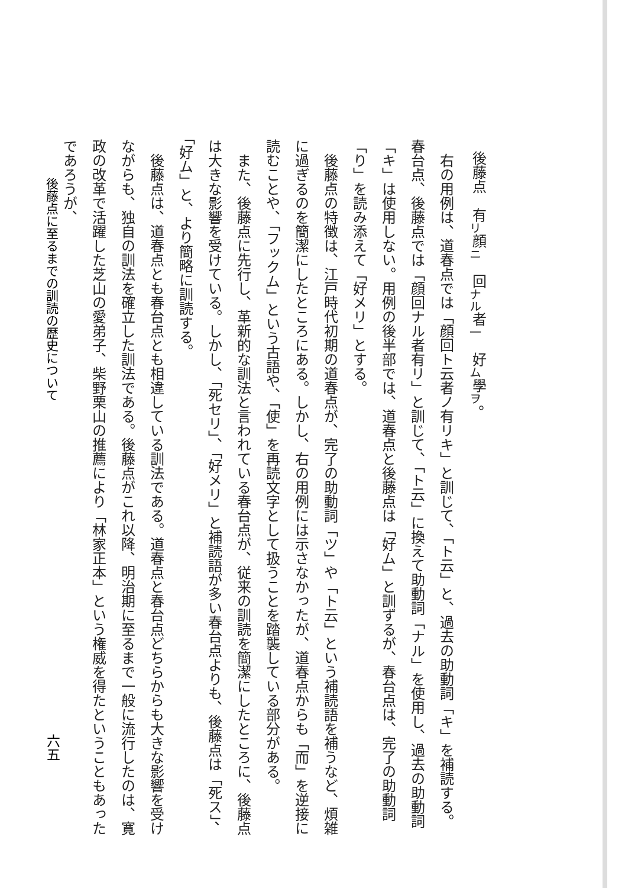後藤点　有<sub>リ</sub>顔<sub>ニ</sub>　回<sub>ナル</sub>者<sub>一</sub>　好<sub>ム</sub>學<sub>ヲ</sub>。
　右の用例は、道春点では「顔回ト云者ノ有リキ」と訓じて、「ト云」と、過去の助動詞「キ」を補読する。春台点、後藤点では「顔回ナル者有リ」と訓じて、「ト云」に換えて助動詞「ナル」を使用し、過去の助動詞「キ」は使用しない。用例の後半部では、道春点と後藤点は「好ム」と訓ずるが、春台点は、完了の助動詞「り」を読み添えて「好メリ」とする。
　後藤点の特徴は、江戸時代初期の道春点が、完了の助動詞「ツ」や「ト云」という補読語を補うなど、煩雑に過ぎるのを簡潔にしたところにある。しかし、右の用例には示さなかったが、道春点からも「而」を逆接に読むことや、「フックム」という古語や、「使」を再読文字として扱うことを踏襲している部分がある。
　また、後藤点に先行し、革新的な訓法と言われている春台点が、従来の訓読を簡潔にしたところに、後藤点は大きな影響を受けている。しかし、「死セリ」、「好メリ」と補読語が多い春台点よりも、後藤点は「死ス」、「好ム」と、より簡略に訓読する。
　後藤点は、道春点とも春台点とも相違している訓法である。道春点と春台点どちらからも大きな影響を受けながらも、独自の訓法を確立した訓法である。後藤点がこれ以降、明治期に至るまで一般に流行したのは、寛政の改革で活躍した芝山の愛弟子、柴野栗山の推薦により「林家正本」という権威を得たということもあったであろうが、
後藤点に至るまでの訓読の歴史について
六五